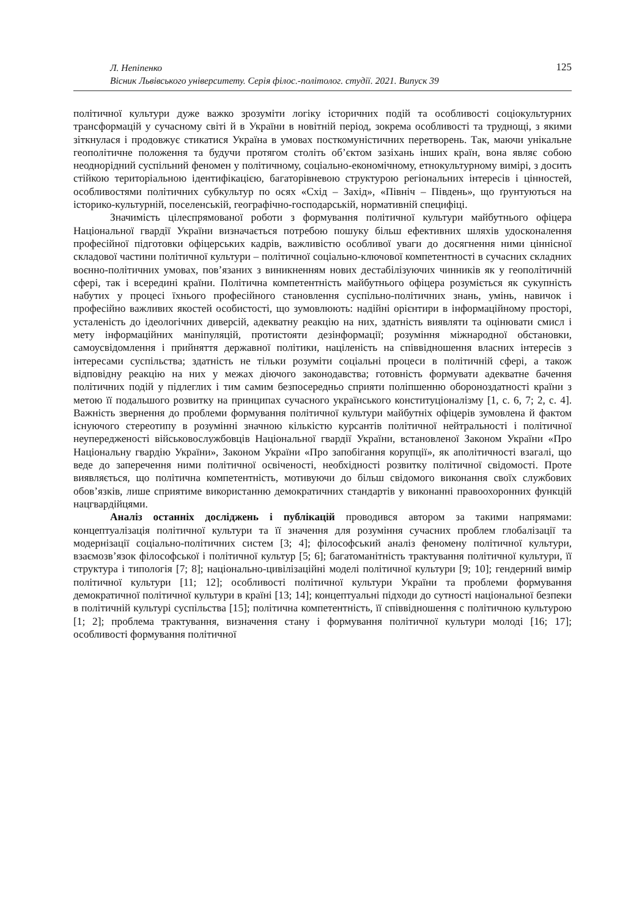Л. Непіпенко
Вісник Львівського університету. Серія філос.-політолог. студії. 2021. Випуск 39
125
політичної культури дуже важко зрозуміти логіку історичних подій та особливості соціокультурних трансформацій у сучасному світі й в України в новітній період, зокрема особливості та труднощі, з якими зіткнулася і продовжує стикатися Україна в умовах посткомуністичних перетворень. Так, маючи унікальне геополітичне положення та будучи протягом століть об’єктом зазіхань інших країн, вона являє собою неоднорідний суспільний феномен у політичному, соціально-економічному, етнокультурному вимірі, з досить стійкою територіальною ідентифікацією, багаторівневою структурою регіональних інтересів і цінностей, особливостями політичних субкультур по осях «Схід – Захід», «Північ – Південь», що ґрунтуються на історико-культурній, поселенській, географічно-господарській, нормативній специфіці.
Значимість цілеспрямованої роботи з формування політичної культури майбутнього офіцера Національної гвардії України визначається потребою пошуку більш ефективних шляхів удосконалення професійної підготовки офіцерських кадрів, важливістю особливої уваги до досягнення ними ціннісної складової частини політичної культури – політичної соціально-ключової компетентності в сучасних складних воєнно-політичних умовах, пов’язаних з виникненням нових дестабілізуючих чинників як у геополітичній сфері, так і всередині країни. Політична компетентність майбутнього офіцера розуміється як сукупність набутих у процесі їхнього професійного становлення суспільно-політичних знань, умінь, навичок і професійно важливих якостей особистості, що зумовлюють: надійні орієнтири в інформаційному просторі, усталеність до ідеологічних диверсій, адекватну реакцію на них, здатність виявляти та оцінювати смисл і мету інформаційних маніпуляцій, протистояти дезінформації; розуміння міжнародної обстановки, самоусвідомлення і прийняття державної політики, націленість на співвідношення власних інтересів з інтересами суспільства; здатність не тільки розуміти соціальні процеси в політичній сфері, а також відповідну реакцію на них у межах діючого законодавства; готовність формувати адекватне бачення політичних подій у підлеглих і тим самим безпосередньо сприяти поліпшенню обороноздатності країни з метою її подальшого розвитку на принципах сучасного українського конституціоналізму [1, с. 6, 7; 2, с. 4]. Важність звернення до проблеми формування політичної культури майбутніх офіцерів зумовлена й фактом існуючого стереотипу в розумінні значною кількістю курсантів політичної нейтральності і політичної неупередженості військовослужбовців Національної гвардії України, встановленої Законом України «Про Національну гвардію України», Законом України «Про запобігання корупції», як аполітичності взагалі, що веде до заперечення ними політичної освіченості, необхідності розвитку політичної свідомості. Проте виявляється, що політична компетентність, мотивуючи до більш свідомого виконання своїх службових обов’язків, лише сприятиме використанню демократичних стандартів у виконанні правоохоронних функцій нацгвардійцями.
Аналіз останніх досліджень і публікацій проводився автором за такими напрямами: концептуалізація політичної культури та її значення для розуміння сучасних проблем глобалізації та модернізації соціально-політичних систем [3; 4]; філософський аналіз феномену політичної культури, взаємозв’язок філософської і політичної культур [5; 6]; багатоманітність трактування політичної культури, її структура і типологія [7; 8]; національно-цивілізаційні моделі політичної культури [9; 10]; гендерний вимір політичної культури [11; 12]; особливості політичної культури України та проблеми формування демократичної політичної культури в країні [13; 14]; концептуальні підходи до сутності національної безпеки в політичній культурі суспільства [15]; політична компетентність, її співвідношення с політичною культурою [1; 2]; проблема трактування, визначення стану і формування політичної культури молоді [16; 17]; особливості формування політичної